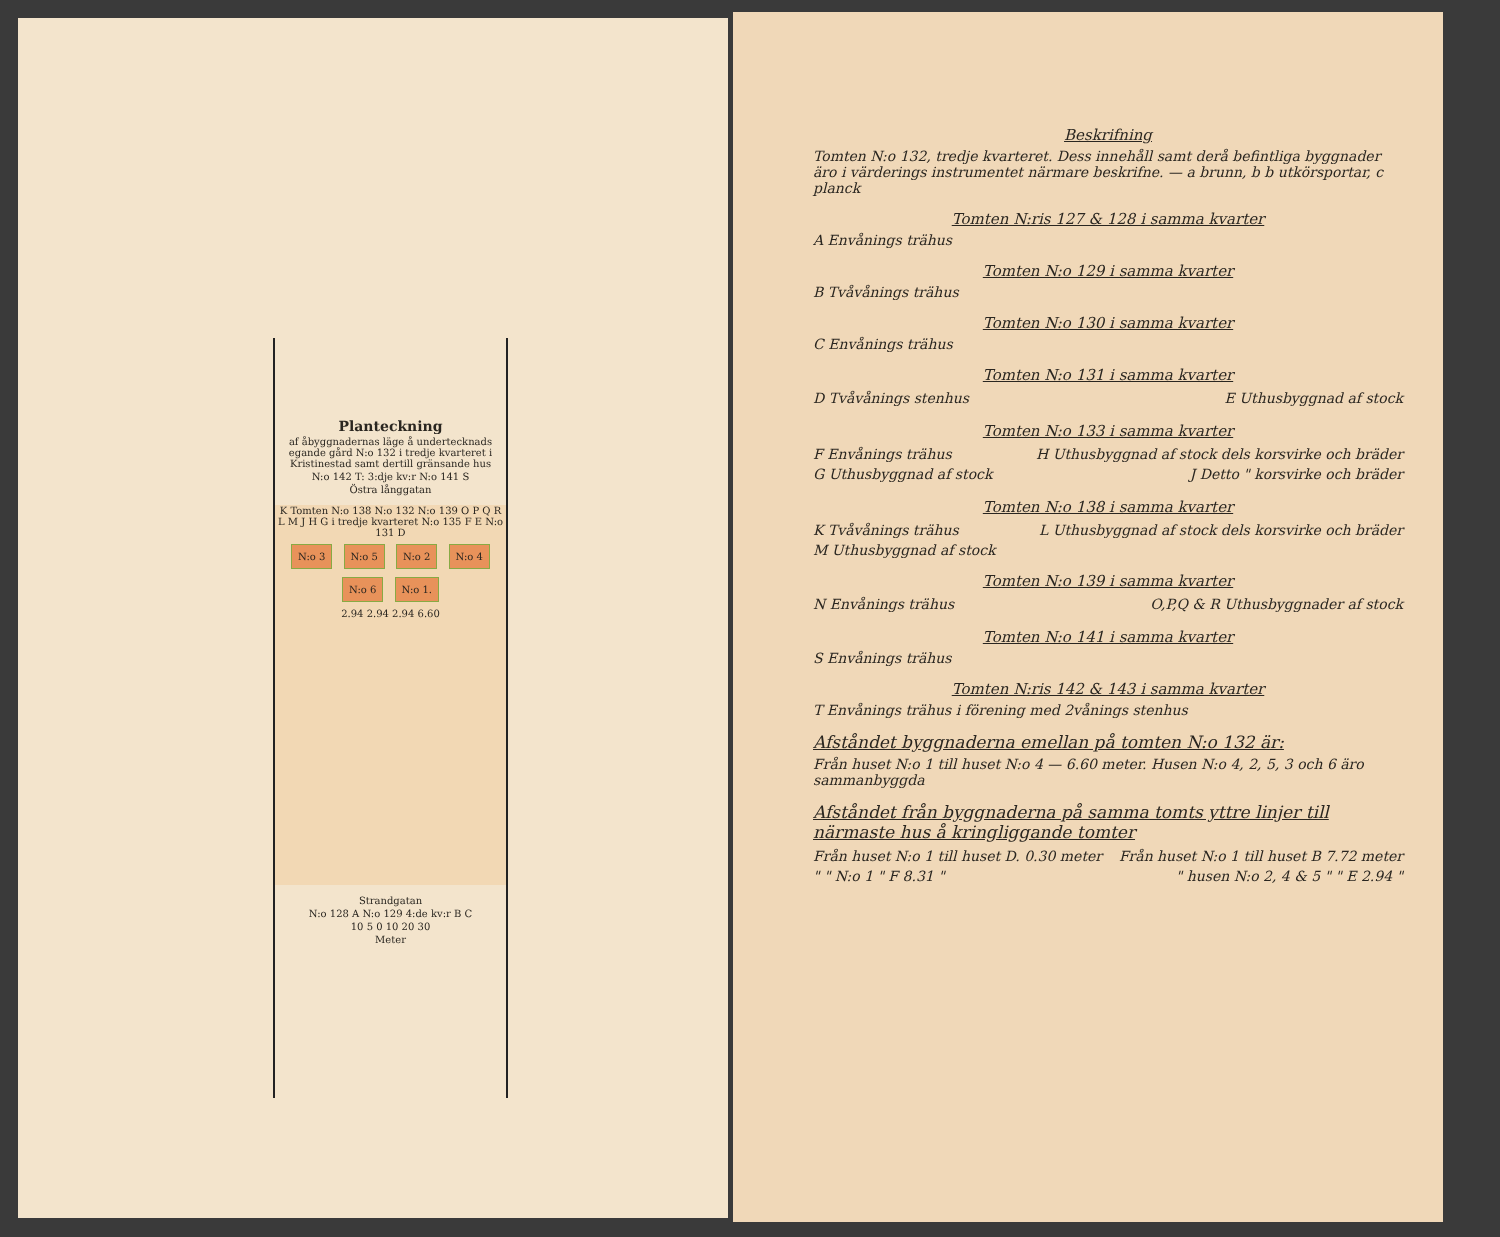Planteckning
af åbyggnadernas läge å undertecknads egande gård N:o 132 i tredje kvarteret i Kristinestad samt dertill gränsande hus
N:o 142 T: 3:dje kv:r N:o 141 S
Östra långgatan
K Tomten N:o 138 N:o 132 N:o 139 O P Q R L M J H G i tredje kvarteret N:o 135 F E N:o 131 D
N:o 3 N:o 5 N:o 2 N:o 4 N:o 6 N:o 1.
2.94 2.94 2.94 6.60
Strandgatan
N:o 128 A N:o 129 4:de kv:r B C
10 5 0 10 20 30
Meter
Beskrifning
Tomten N:o 132, tredje kvarteret. Dess innehåll samt derå befintliga byggnader äro i värderings instrumentet närmare beskrifne. — a brunn, b b utkörsportar, c planck
Tomten N:ris 127 & 128 i samma kvarter
A Envånings trähus
Tomten N:o 129 i samma kvarter
B Tvåvånings trähus
Tomten N:o 130 i samma kvarter
C Envånings trähus
Tomten N:o 131 i samma kvarter
D Tvåvånings stenhus E Uthusbyggnad af stock
Tomten N:o 133 i samma kvarter
F Envånings trähus H Uthusbyggnad af stock dels korsvirke och bräder
G Uthusbyggnad af stock J Detto " korsvirke och bräder
Tomten N:o 138 i samma kvarter
K Tvåvånings trähus L Uthusbyggnad af stock dels korsvirke och bräder
M Uthusbyggnad af stock
Tomten N:o 139 i samma kvarter
N Envånings trähus O,P,Q & R Uthusbyggnader af stock
Tomten N:o 141 i samma kvarter
S Envånings trähus
Tomten N:ris 142 & 143 i samma kvarter
T Envånings trähus i förening med 2vånings stenhus
Afståndet byggnaderna emellan på tomten N:o 132 är:
Från huset N:o 1 till huset N:o 4 — 6.60 meter. Husen N:o 4, 2, 5, 3 och 6 äro sammanbyggda
Afståndet från byggnaderna på samma tomts yttre linjer till närmaste hus å kringliggande tomter
Från huset N:o 1 till huset D. 0.30 meter
Från huset N:o 1 till huset B 7.72 meter
" " N:o 1 " F 8.31 " " husen N:o 2, 4 & 5 " " E 2.94 "